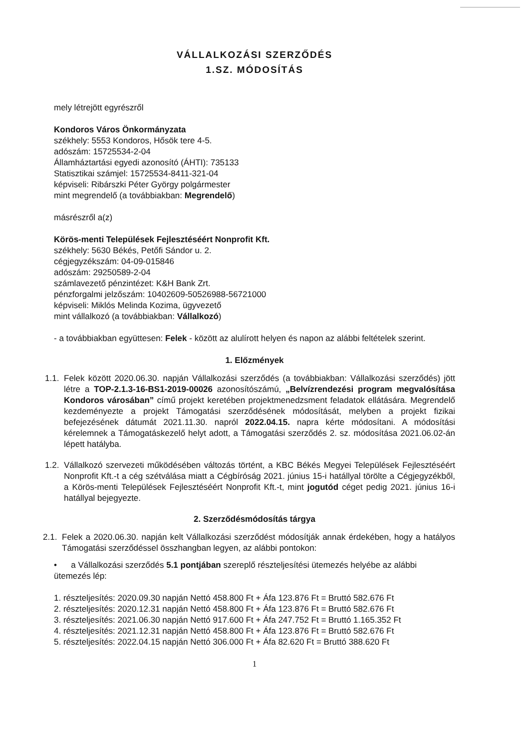VÁLLALKOZÁSI SZERZŐDÉS
1.SZ. MÓDOSÍTÁS
mely létrejött egyrészről
Kondoros Város Önkormányzata
székhely: 5553 Kondoros, Hősök tere 4-5.
adószám: 15725534-2-04
Államháztartási egyedi azonosító (ÁHTI): 735133
Statisztikai számjel: 15725534-8411-321-04
képviseli: Ribárszki Péter György polgármester
mint megrendelő (a továbbiakban: Megrendelő)
másrészről a(z)
Körös-menti Települések Fejlesztéséért Nonprofit Kft.
székhely: 5630 Békés, Petőfi Sándor u. 2.
cégjegyzékszám: 04-09-015846
adószám: 29250589-2-04
számlavezető pénzintézet: K&H Bank Zrt.
pénzforgalmi jelzőszám: 10402609-50526988-56721000
képviseli: Miklós Melinda Kozima, ügyvezető
mint vállalkozó (a továbbiakban: Vállalkozó)
- a továbbiakban együttesen: Felek - között az alulírott helyen és napon az alábbi feltételek szerint.
1. Előzmények
1.1.
Felek között 2020.06.30. napján Vállalkozási szerződés (a továbbiakban: Vállalkozási szerződés) jött létre a TOP-2.1.3-16-BS1-2019-00026 azonosítószámú, „Belvízrendezési program megvalósítása Kondoros városában” című projekt keretében projektmenedzsment feladatok ellátására. Megrendelő kezdeményezte a projekt Támogatási szerződésének módosítását, melyben a projekt fizikai befejezésének dátumát 2021.11.30. napról 2022.04.15. napra kérte módosítani. A módosítási kérelemnek a Támogatáskezelő helyt adott, a Támogatási szerződés 2. sz. módosítása 2021.06.02-án lépett hatályba.
1.2.
Vállalkozó szervezeti működésében változás történt, a KBC Békés Megyei Települések Fejlesztéséért Nonprofit Kft.-t a cég szétválása miatt a Cégbíróság 2021. június 15-i hatállyal törölte a Cégjegyzékből, a Körös-menti Települések Fejlesztéséért Nonprofit Kft.-t, mint jogutód céget pedig 2021. június 16-i hatállyal bejegyezte.
2. Szerződésmódosítás tárgya
2.1.
Felek a 2020.06.30. napján kelt Vállalkozási szerződést módosítják annak érdekében, hogy a hatályos Támogatási szerződéssel összhangban legyen, az alábbi pontokon:
• a Vállalkozási szerződés 5.1 pontjában szereplő részteljesítési ütemezés helyébe az alábbi ütemezés lép:
1. részteljesítés: 2020.09.30 napján Nettó 458.800 Ft + Áfa 123.876 Ft = Bruttó 582.676 Ft
2. részteljesítés: 2020.12.31 napján Nettó 458.800 Ft + Áfa 123.876 Ft = Bruttó 582.676 Ft
3. részteljesítés: 2021.06.30 napján Nettó 917.600 Ft + Áfa 247.752 Ft = Bruttó 1.165.352 Ft
4. részteljesítés: 2021.12.31 napján Nettó 458.800 Ft + Áfa 123.876 Ft = Bruttó 582.676 Ft
5. részteljesítés: 2022.04.15 napján Nettó 306.000 Ft + Áfa 82.620 Ft = Bruttó 388.620 Ft
1